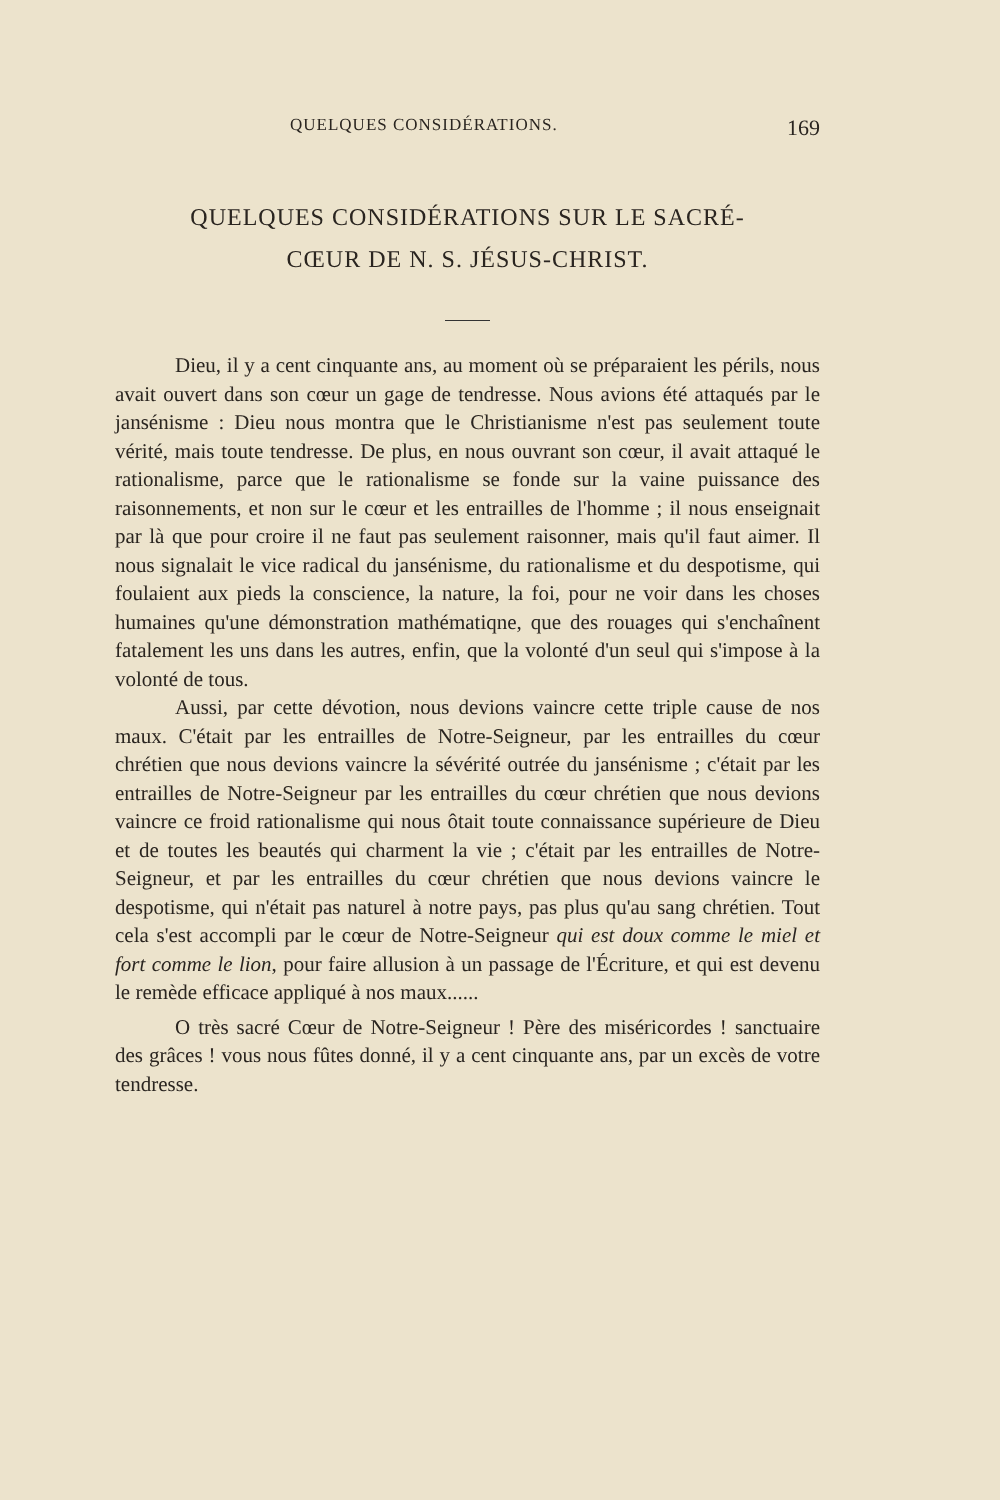QUELQUES CONSIDÉRATIONS. 169
QUELQUES CONSIDÉRATIONS SUR LE SACRÉ-
CŒUR DE N. S. JÉSUS-CHRIST.
Dieu, il y a cent cinquante ans, au moment où se préparaient les périls, nous avait ouvert dans son cœur un gage de tendresse. Nous avions été attaqués par le jansénisme : Dieu nous montra que le Christianisme n'est pas seulement toute vérité, mais toute tendresse. De plus, en nous ouvrant son cœur, il avait attaqué le rationalisme, parce que le rationalisme se fonde sur la vaine puissance des raisonnements, et non sur le cœur et les entrailles de l'homme ; il nous enseignait par là que pour croire il ne faut pas seulement raisonner, mais qu'il faut aimer. Il nous signalait le vice radical du jansénisme, du rationalisme et du despotisme, qui foulaient aux pieds la conscience, la nature, la foi, pour ne voir dans les choses humaines qu'une démonstration mathématiqne, que des rouages qui s'enchaînent fatalement les uns dans les autres, enfin, que la volonté d'un seul qui s'impose à la volonté de tous.
Aussi, par cette dévotion, nous devions vaincre cette triple cause de nos maux. C'était par les entrailles de Notre-Seigneur, par les entrailles du cœur chrétien que nous devions vaincre la sévérité outrée du jansénisme ; c'était par les entrailles de Notre-Seigneur par les entrailles du cœur chrétien que nous devions vaincre ce froid rationalisme qui nous ôtait toute connaissance supérieure de Dieu et de toutes les beautés qui charment la vie ; c'était par les entrailles de Notre-Seigneur, et par les entrailles du cœur chrétien que nous devions vaincre le despotisme, qui n'était pas naturel à notre pays, pas plus qu'au sang chrétien. Tout cela s'est accompli par le cœur de Notre-Seigneur qui est doux comme le miel et fort comme le lion, pour faire allusion à un passage de l'Écriture, et qui est devenu le remède efficace appliqué à nos maux......
O très sacré Cœur de Notre-Seigneur ! Père des miséricordes ! sanctuaire des grâces ! vous nous fûtes donné, il y a cent cinquante ans, par un excès de votre tendresse.